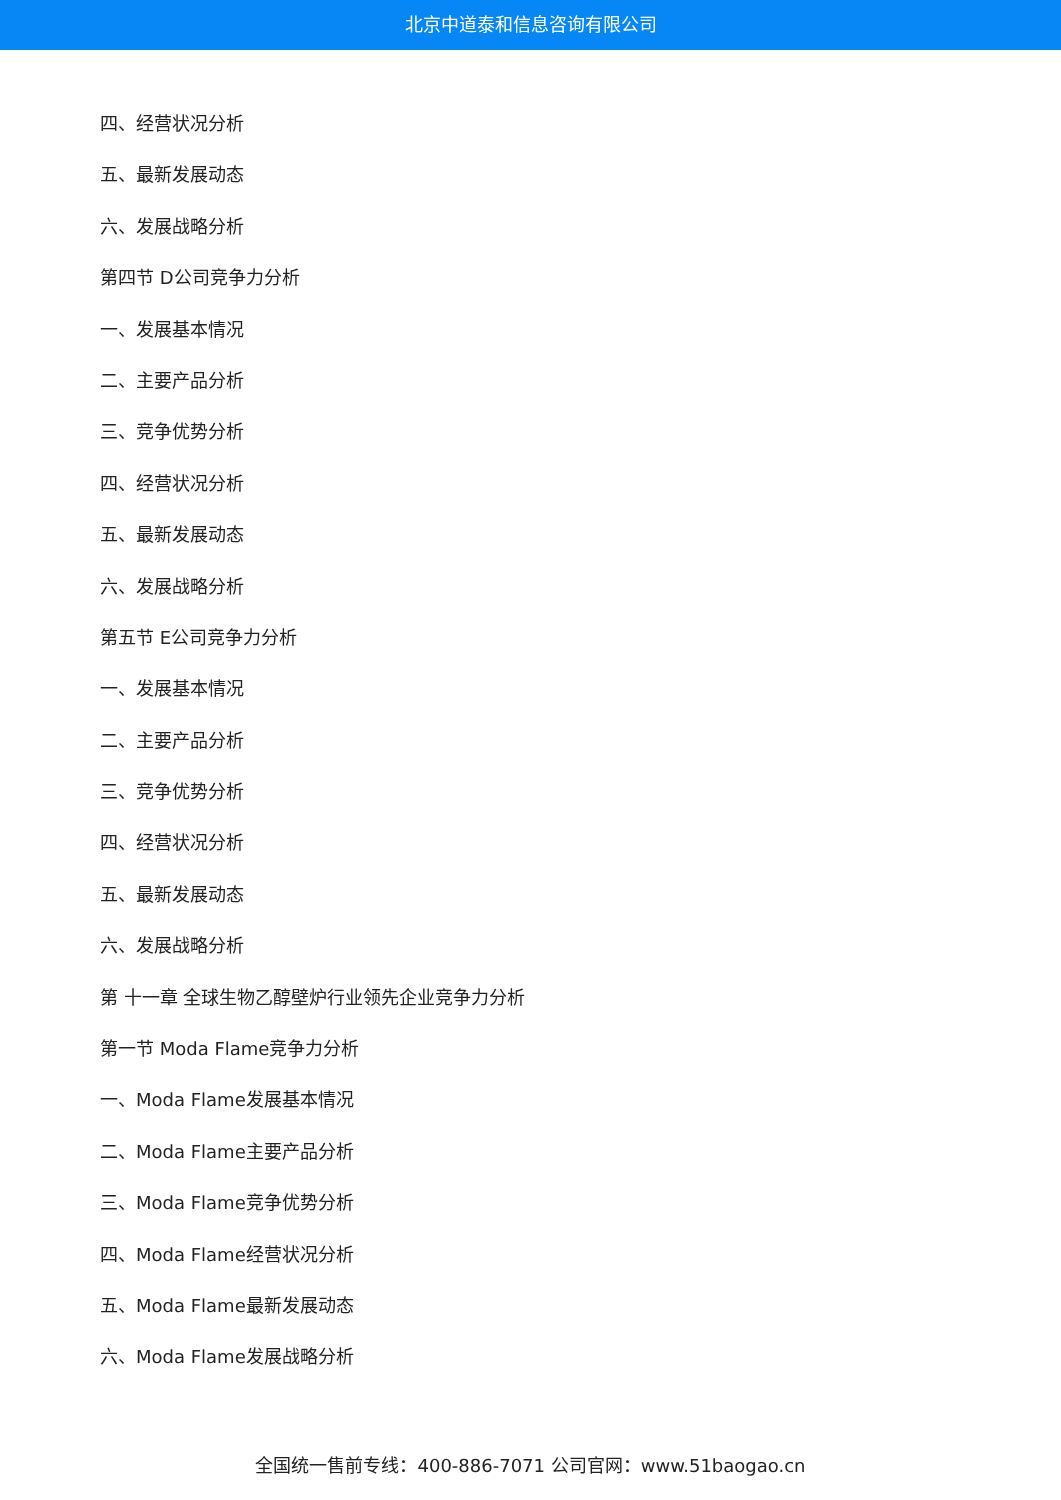北京中道泰和信息咨询有限公司
四、经营状况分析
五、最新发展动态
六、发展战略分析
第四节 D公司竞争力分析
一、发展基本情况
二、主要产品分析
三、竞争优势分析
四、经营状况分析
五、最新发展动态
六、发展战略分析
第五节 E公司竞争力分析
一、发展基本情况
二、主要产品分析
三、竞争优势分析
四、经营状况分析
五、最新发展动态
六、发展战略分析
第 十一章 全球生物乙醇壁炉行业领先企业竞争力分析
第一节 Moda Flame竞争力分析
一、Moda Flame发展基本情况
二、Moda Flame主要产品分析
三、Moda Flame竞争优势分析
四、Moda Flame经营状况分析
五、Moda Flame最新发展动态
六、Moda Flame发展战略分析
全国统一售前专线：400-886-7071 公司官网：www.51baogao.cn